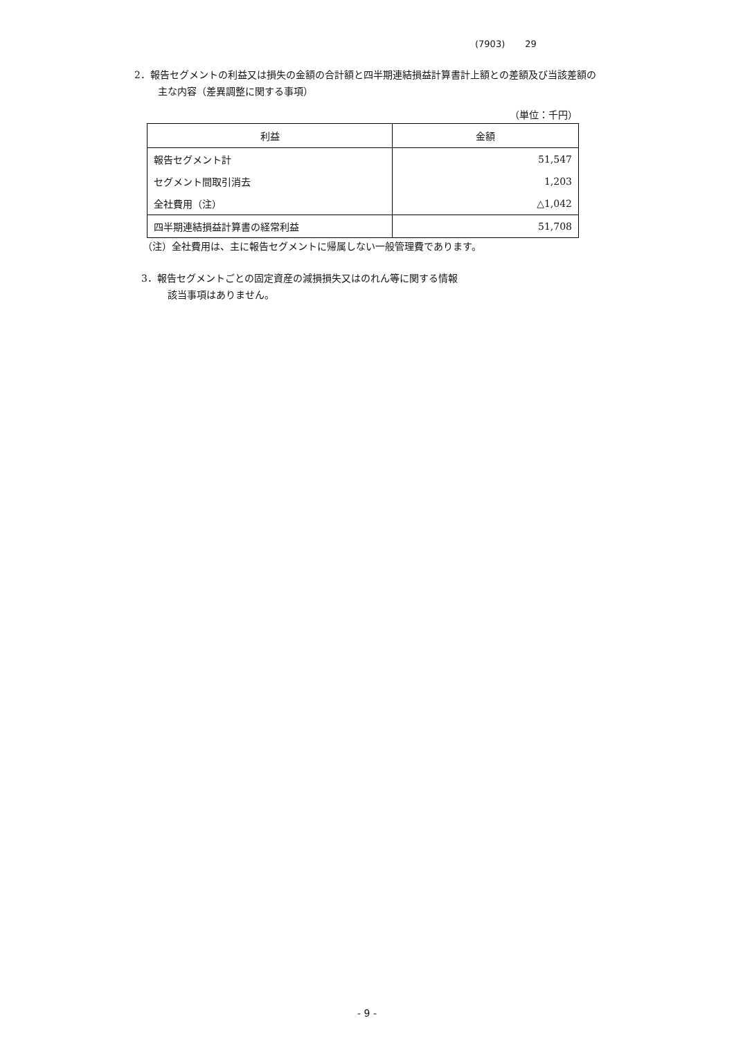(7903) 29
2．報告セグメントの利益又は損失の金額の合計額と四半期連結損益計算書計上額との差額及び当該差額の
主な内容（差異調整に関する事項）
（単位：千円）
| 利益 | 金額 |
| --- | --- |
| 報告セグメント計 | 51,547 |
| セグメント間取引消去 | 1,203 |
| 全社費用（注） | △1,042 |
| 四半期連結損益計算書の経常利益 | 51,708 |
（注）全社費用は、主に報告セグメントに帰属しない一般管理費であります。
3．報告セグメントごとの固定資産の減損損失又はのれん等に関する情報
該当事項はありません。
- 9 -